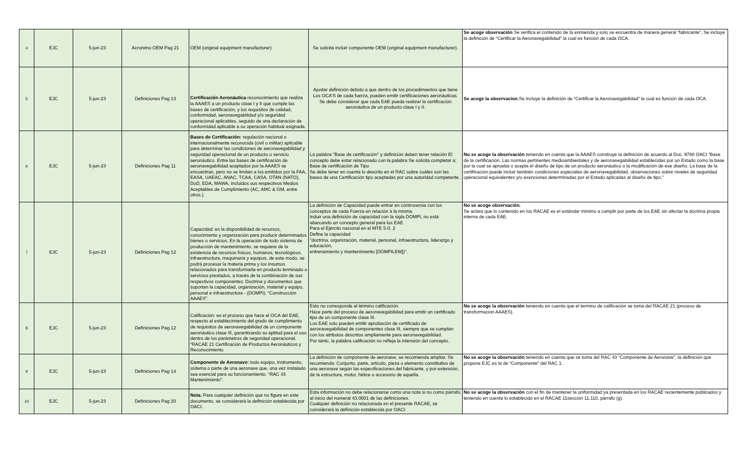| 4 | EJC | 5-jun-23 | Acronimo OEM Pag 21 | OEM (original equipment manufacturer) | Se solicita incluir componente OEM (original equipment manufacturer). | Se acoge observación Se verifica el contenido de la enmienda y solo se encuentra de manera general ”fabricante”, Se incluye la definición de “Certificar la Aeronavegabilidad” la cual es función de cada OCA. |
| 5 | EJC | 5-jun-23 | Definiciones Pag 13 | Certificación Aeronáutica reconocimiento que realiza la AAAES a un producto clase I y II que cumple las bases de certificación, y los requisitos de calidad, conformidad, aeronavegabilidad y/o seguridad operacional aplicables, seguido de una declaración de conformidad aplicable a su operación habitual asignada. | Ajustar definición debido a que dentro de los procedimientos que tiene Los OCA'S de cada fuerza, pueden emitir certificaciones aeronáuticas. Se debe considerar que cada EAE pueda realizar la certificación aeronáutica de un producto clase I y II. | Se acoge la observacion .Se incluye la definición de “Certificar la Aeronavegabilidad” la cual es función de cada OCA. |
| 6 | EJC | 5-jun-23 | Definiciones Pag 11 | Bases de Certificación: regulación nacional o internacionalmente reconocida (civil o militar) aplicable para determinar las condiciones de aeronavegabilidad y seguridad operacional de un producto o servicio aeronáutico. Entre las bases de certificación de aeronavegabilidad aceptados por la AAAES se encuentran, pero no se limitan a los emitidos por la FAA, EASA, UAEAC, ANAC, TCAA, CASA, OTAN (NATO), DoD, EDA, MAWA, incluidos sus respectivos Medios Aceptables de Cumplimiento (AC, AMC & GM, entre otros.). | La palabra "Base de certificación" y definición deben tener relación El concepto debe estar relacionado con la palabra Se solicita completar a: Base de certificación de Tipo Se debe tener en cuenta lo descrito en el RAC sobre cuáles son las bases de una Certificación tipo aceptadas por una autoridad competente. | No se acoge la observación teniendo en cuenta que la AAAES construye la definición de acuerdo al Doc. 9760 OACI “Base de la certificación. Las normas pertinentes medioambientales y de aeronavegabilidad establecidas por un Estado como la base por la cual se aprueba o acepta el diseño de tipo de un producto aeronáutico o la modificación de ese diseño. La base de la certificación puede incluir también condiciones especiales de aeronavegabilidad, observaciones sobre niveles de seguridad operacional equivalentes y/o exenciones determinadas por el Estado aplicadas al diseño de tipo.” |
| 7 | EJC | 5-jun-23 | Definiciones Pag 12 | Capacidad: es la disponibilidad de recursos, conocimiento y organización para producir determinados bienes o servicios. En la operación de todo sistema de producción de mantenimiento, se requiere de la existencia de recursos físicos, humanos, tecnológicos, infraestructura, maquinaria y equipos, de este modo, se podrá procesar la materia prima y los insumos relacionados para transformarla en producto terminado o servicios prestados, a través de la combinación de sus respectivos componentes: Doctrina y documentos que soportan la capacidad, organización, material y equipo, personal e infraestructura - (DOMPI). “Construcción AAAES”. | La definición de Capacidad puede entrar en controversia con los conceptos de cada Fuerza en relación a la misma. Induir una definición de capacidad con la sigla DOMPI, no está abarcando un concepto general para los EAE Para el Ejército nacional en el MTE 5-0. 2 Define la capacidad "doctrina, organización, material, personal, infraestructura, liderazgo y educación, entrenamiento y mantenimiento [DOMPILEM])". | No se acoge observación. Se aclara que lo contenido en los RACAE es el estándar mínimo a cumplir por parte de los EAE sin afectar la doctrina propia interna de cada EAE. |
| 8 | EJC | 5-jun-23 | Definiciones Pag 12 | Calificación: es el proceso que hace el OCA del EAE, respecto al establecimiento del grado de cumplimiento de requisitos de aeronavegabilidad de un componente aeronáutico clase III, garantizando su aptitud para el uso dentro de los parámetros de seguridad operacional. “RACAE 21 Certificación de Productos Aeronáuticos y Reconocimiento | Esto no corresponde al término calificación. Hace parte del proceso de aeronavegabilidad para emitir un certificado tipo de un componente clase III. Los EAE solo pueden emitir aprobación de certificado de aeronavegabilidad de componentes clase III, siempre que se cumplan con los atributos descritos ampliamente para aeronavegabilidad. Por tanto, la palabra calificación no refleja la intensión del concepto. | No se acoge la observación teniendo en cuenta que el termino de calificación se toma del RACAE 21 (proceso de transformación AAAES). |
| 9 | EJC | 5-jun-23 | Definiciones Pag 14 | Componente de Aeronave: todo equipo, instrumento, sistema o parte de una aeronave que, una vez instalado sea esencial para su funcionamiento. “RAC 43 Mantenimiento”. | La definición de componente de aeronave, se recomienda ampliar. Se recomienda: Conjunto, parte, articulo, pieza o elemento constitutivo de una aeronave según las especificaciones del fabricante, y por extensión, de la estructura, motor, hélice o accesorio de aquella. | No se acoge la observación teniendo en cuenta que se toma del RAC 43 “Componente de Aeronave”, la definición que propone EJC es la de “Componente” del RAC 1. |
| 10 | EJC | 5-jun-23 | Definiciones Pag 20 | Nota. Para cualquier definición que no figure en este documento, se considerará la definición establecida por OACI. | Esta información no debe relacionarse como una nota si no como párrafo al inicio del numeral 43.0001 de las definiciones. Cualquier definición no relacionada en el presente RACAE, se considerará la definición establecida por OACI. | No se acoge la observación con el fin de mantener la uniformidad ya presentada en los RACAE recientemente publicados y teniendo en cuenta lo establecido en el RACAE 11sección 11.110, párrafo (g). |